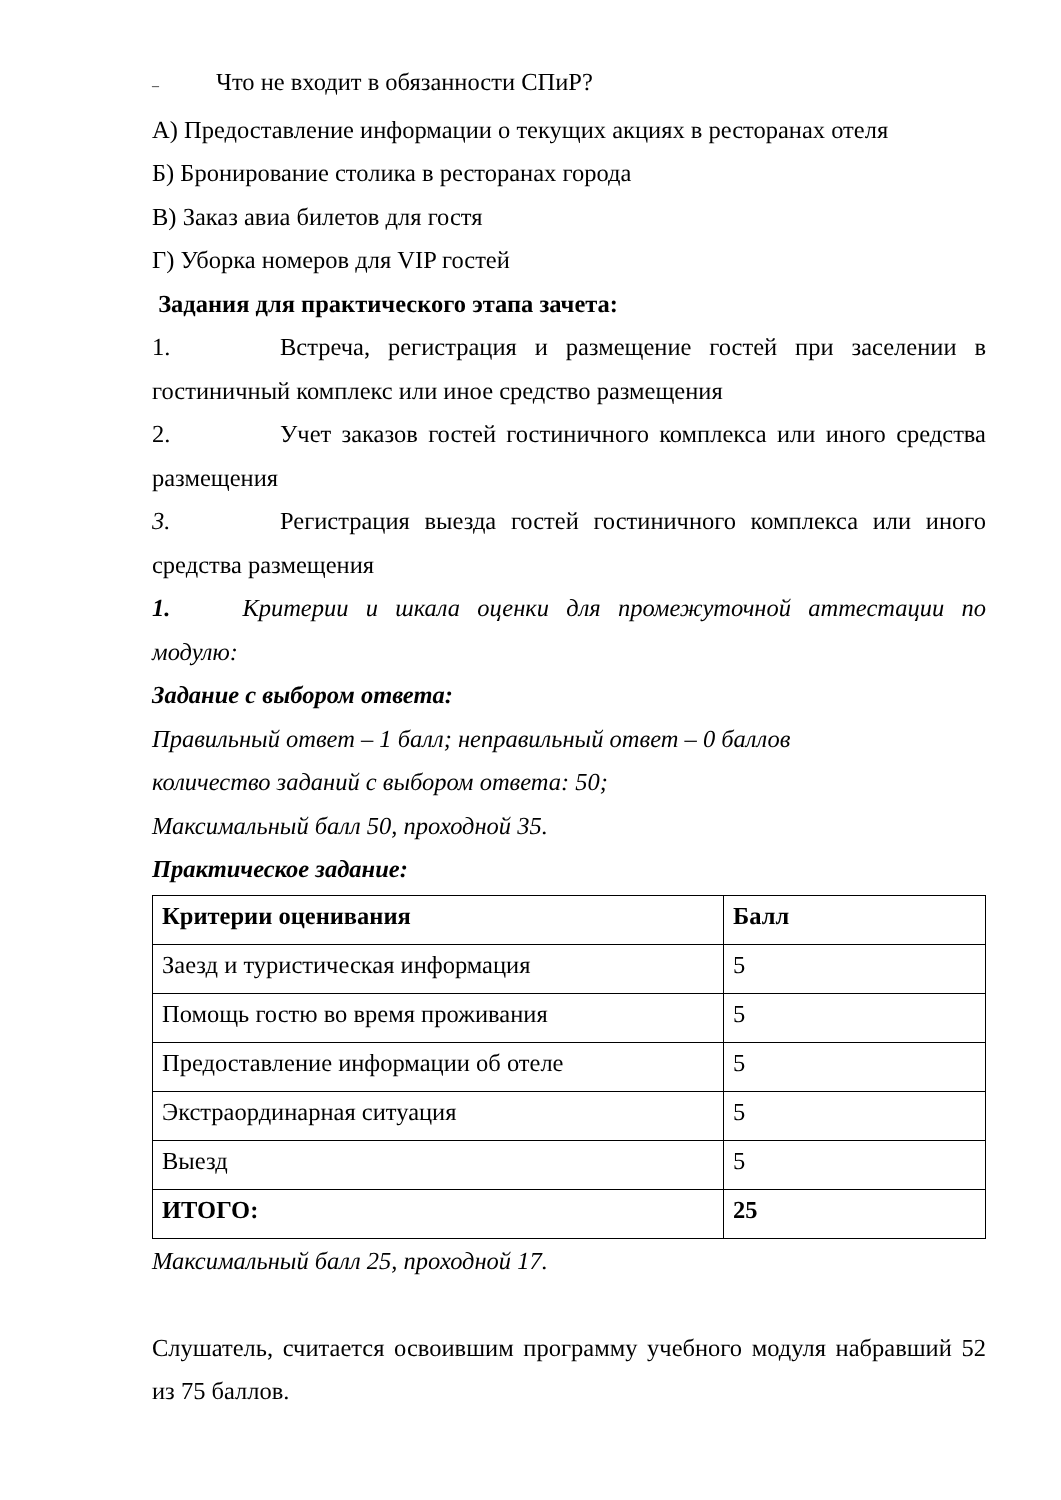– Что не входит в обязанности СПиР?
А) Предоставление информации о текущих акциях в ресторанах отеля
Б) Бронирование столика в ресторанах города
В) Заказ авиа билетов для гостя
Г) Уборка номеров для VIP гостей
Задания для практического этапа зачета:
1. Встреча, регистрация и размещение гостей при заселении в гостиничный комплекс или иное средство размещения
2. Учет заказов гостей гостиничного комплекса или иного средства размещения
3. Регистрация выезда гостей гостиничного комплекса или иного средства размещения
1. Критерии и шкала оценки для промежуточной аттестации по модулю:
Задание с выбором ответа:
Правильный ответ – 1 балл; неправильный ответ – 0 баллов
количество заданий с выбором ответа: 50;
Максимальный балл 50, проходной 35.
Практическое задание:
| Критерии оценивания | Балл |
| --- | --- |
| Заезд и туристическая информация | 5 |
| Помощь гостю во время проживания | 5 |
| Предоставление информации об отеле | 5 |
| Экстраординарная ситуация | 5 |
| Выезд | 5 |
| ИТОГО: | 25 |
Максимальный балл 25, проходной 17.
Слушатель, считается освоившим программу учебного модуля набравший 52 из 75 баллов.